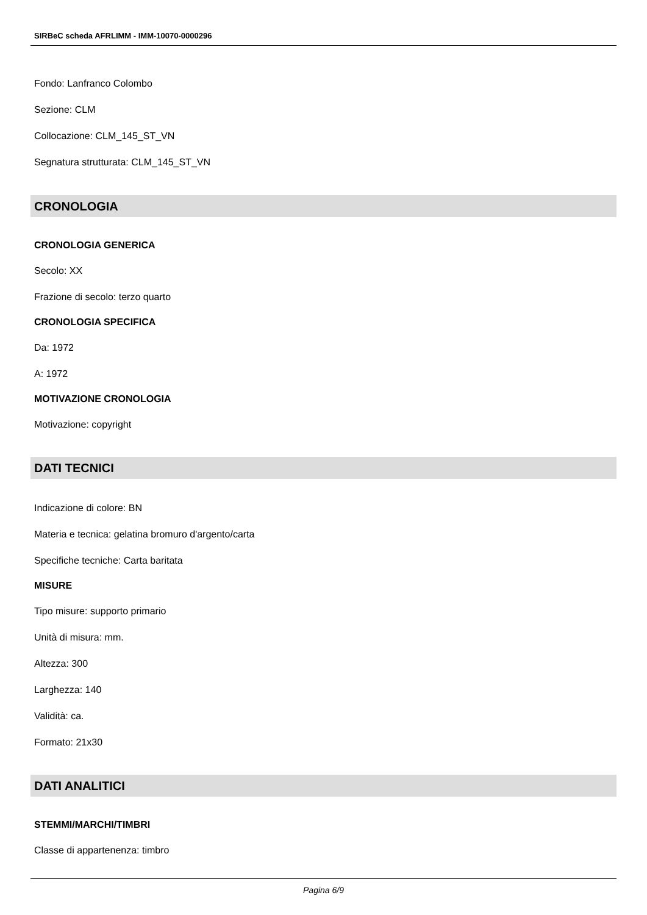SIRBeC scheda AFRLIMM - IMM-10070-0000296
Fondo: Lanfranco Colombo
Sezione: CLM
Collocazione: CLM_145_ST_VN
Segnatura strutturata: CLM_145_ST_VN
CRONOLOGIA
CRONOLOGIA GENERICA
Secolo: XX
Frazione di secolo: terzo quarto
CRONOLOGIA SPECIFICA
Da: 1972
A: 1972
MOTIVAZIONE CRONOLOGIA
Motivazione: copyright
DATI TECNICI
Indicazione di colore: BN
Materia e tecnica: gelatina bromuro d'argento/carta
Specifiche tecniche: Carta baritata
MISURE
Tipo misure: supporto primario
Unità di misura: mm.
Altezza: 300
Larghezza: 140
Validità: ca.
Formato: 21x30
DATI ANALITICI
STEMMI/MARCHI/TIMBRI
Classe di appartenenza: timbro
Pagina 6/9